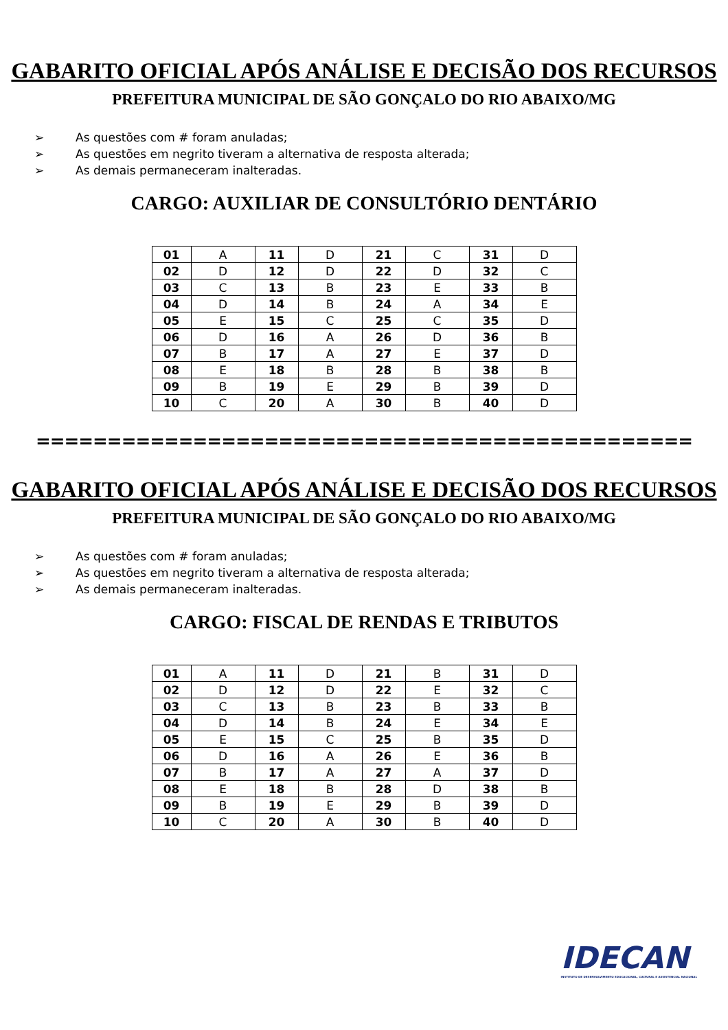GABARITO OFICIAL APÓS ANÁLISE E DECISÃO DOS RECURSOS
PREFEITURA MUNICIPAL DE SÃO GONÇALO DO RIO ABAIXO/MG
➢ As questões com # foram anuladas;
➢ As questões em negrito tiveram a alternativa de resposta alterada;
➢ As demais permaneceram inalteradas.
CARGO: AUXILIAR DE CONSULTÓRIO DENTÁRIO
| 01 | A | 11 | D | 21 | C | 31 | D |
| 02 | D | 12 | D | 22 | D | 32 | C |
| 03 | C | 13 | B | 23 | E | 33 | B |
| 04 | D | 14 | B | 24 | A | 34 | E |
| 05 | E | 15 | C | 25 | C | 35 | D |
| 06 | D | 16 | A | 26 | D | 36 | B |
| 07 | B | 17 | A | 27 | E | 37 | D |
| 08 | E | 18 | B | 28 | B | 38 | B |
| 09 | B | 19 | E | 29 | B | 39 | D |
| 10 | C | 20 | A | 30 | B | 40 | D |
==============================================
GABARITO OFICIAL APÓS ANÁLISE E DECISÃO DOS RECURSOS
PREFEITURA MUNICIPAL DE SÃO GONÇALO DO RIO ABAIXO/MG
➢ As questões com # foram anuladas;
➢ As questões em negrito tiveram a alternativa de resposta alterada;
➢ As demais permaneceram inalteradas.
CARGO: FISCAL DE RENDAS E TRIBUTOS
| 01 | A | 11 | D | 21 | B | 31 | D |
| 02 | D | 12 | D | 22 | E | 32 | C |
| 03 | C | 13 | B | 23 | B | 33 | B |
| 04 | D | 14 | B | 24 | E | 34 | E |
| 05 | E | 15 | C | 25 | B | 35 | D |
| 06 | D | 16 | A | 26 | E | 36 | B |
| 07 | B | 17 | A | 27 | A | 37 | D |
| 08 | E | 18 | B | 28 | D | 38 | B |
| 09 | B | 19 | E | 29 | B | 39 | D |
| 10 | C | 20 | A | 30 | B | 40 | D |
IDECAN
INSTITUTO DE DESENVOLVIMENTO EDUCACIONAL, CULTURAL E ASSISTENCIAL NACIONAL